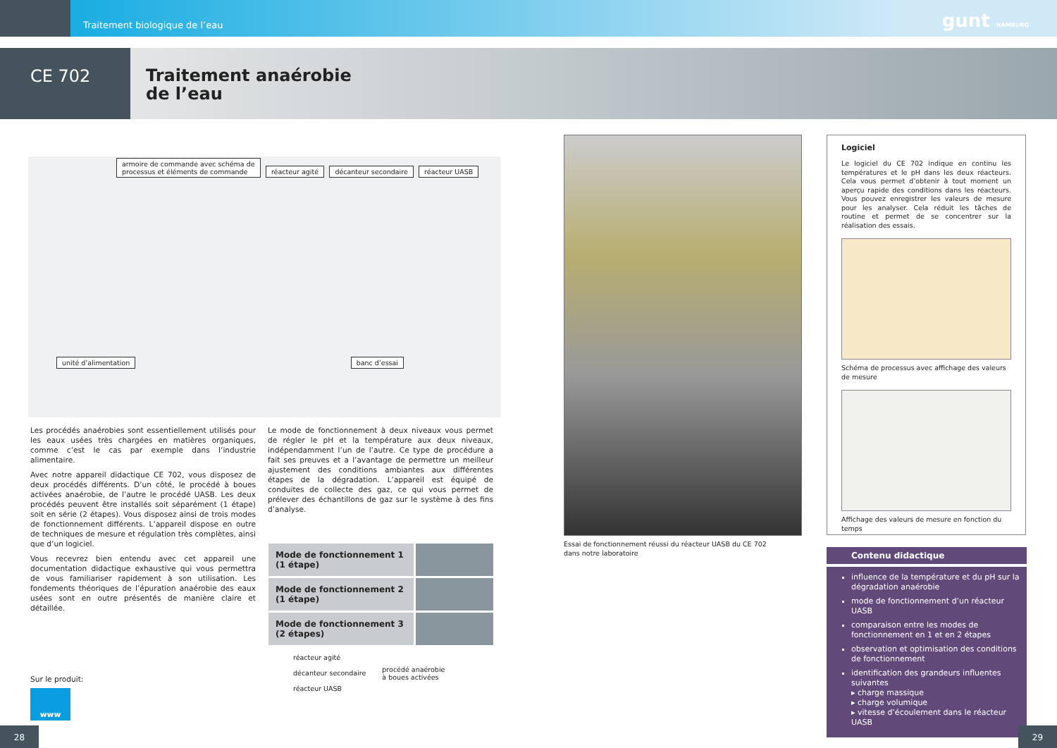Traitement biologique de l’eau gunt HAMBURG
CE 702
Traitement anaérobie
de l’eau
armoire de commande avec schéma de
processus et éléments de commande réacteur agité décanteur secondaire réacteur UASB
unité d’alimentation banc d’essai
Les procédés anaérobies sont essentiellement utilisés pour les eaux usées très chargées en matières organiques, comme c’est le cas par exemple dans l’industrie alimentaire.
Avec notre appareil didactique CE 702, vous disposez de deux procédés différents. D’un côté, le procédé à boues activées anaérobie, de l’autre le procédé UASB. Les deux procédés peuvent être installés soit séparément (1 étape) soit en série (2 étapes). Vous disposez ainsi de trois modes de fonctionnement différents. L’appareil dispose en outre de techniques de mesure et régulation très complètes, ainsi que d’un logiciel.
Vous recevrez bien entendu avec cet appareil une documentation didactique exhaustive qui vous permettra de vous familiariser rapidement à son utilisation. Les fondements théoriques de l’épuration anaérobie des eaux usées sont en outre présentés de manière claire et détaillée.
Sur le produit:
www
Le mode de fonctionnement à deux niveaux vous permet de régler le pH et la température aux deux niveaux, indépendamment l’un de l’autre. Ce type de procédure a fait ses preuves et a l’avantage de permettre un meilleur ajustement des conditions ambiantes aux différentes étapes de la dégradation. L’appareil est équipé de conduites de collecte des gaz, ce qui vous permet de prélever des échantillons de gaz sur le système à des fins d’analyse.
| Mode de fonctionnement 1 (1 étape) | |
| Mode de fonctionnement 2 (1 étape) | |
| Mode de fonctionnement 3 (2 étapes) | |
| réacteur agité décanteur secondaire réacteur UASB | procédé anaérobie à boues activées |
Essai de fonctionnement réussi du réacteur UASB du CE 702
dans notre laboratoire
Logiciel
Le logiciel du CE 702 indique en continu les températures et le pH dans les deux réacteurs. Cela vous permet d’obtenir à tout moment un aperçu rapide des conditions dans les réacteurs. Vous pouvez enregistrer les valeurs de mesure pour les analyser. Cela réduit les tâches de routine et permet de se concentrer sur la réalisation des essais.
Schéma de processus avec affichage des valeurs de mesure
Affichage des valeurs de mesure en fonction du temps
Contenu didactique
influence de la température et du pH sur la dégradation anaérobie
mode de fonctionnement d’un réacteur UASB
comparaison entre les modes de fonctionnement en 1 et en 2 étapes
observation et optimisation des conditions de fonctionnement
identification des grandeurs influentes suivantes
▸ charge massique
▸ charge volumique
▸ vitesse d’écoulement dans le réacteur UASB
28 29